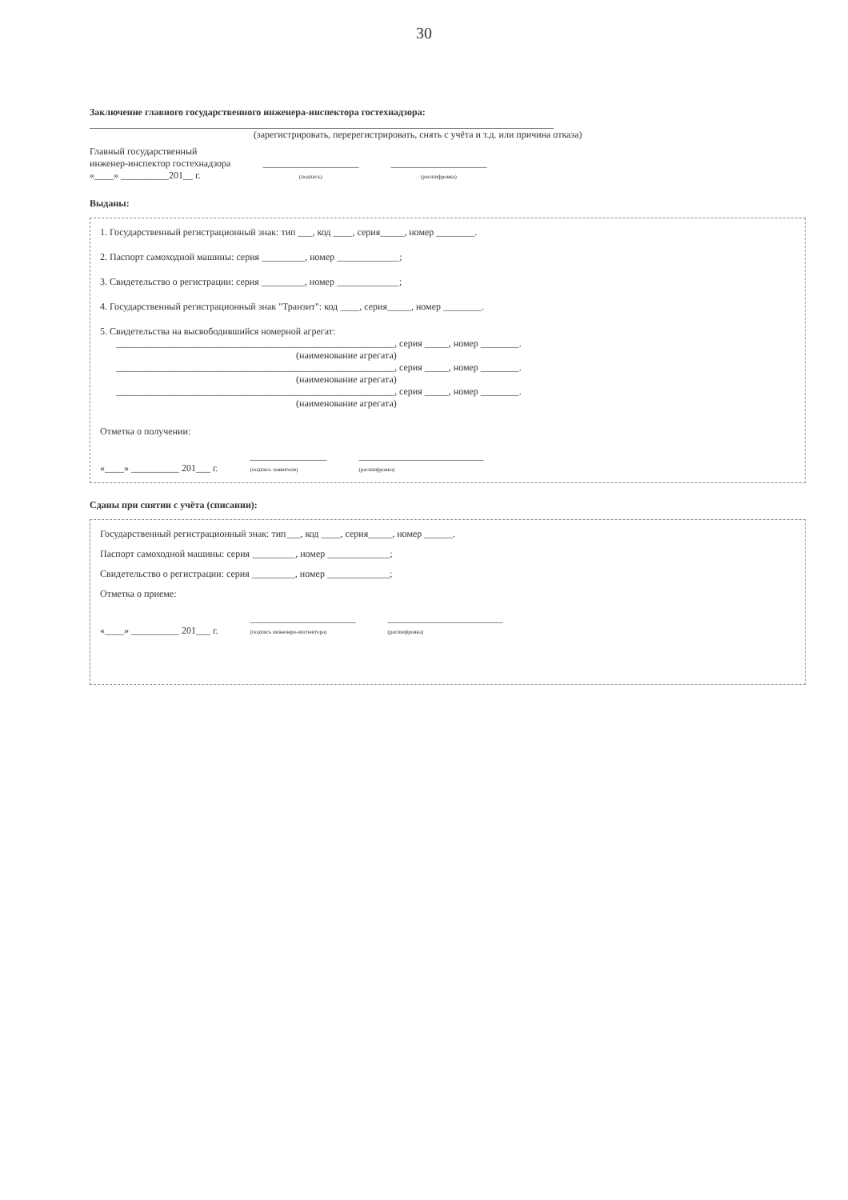30
Заключение главного государственного инженера-инспектора гостехнадзора:
(зарегистрировать, перерегистрировать, снять с учёта и т.д. или причина отказа)
Главный государственный
инженер-инспектор гостехнадзора
«____» __________201__ г.
____________________
(подпись)
____________________
(расшифровка)
Выданы:
1. Государственный регистрационный знак: тип ___, код ____, серия_____, номер ________.
2. Паспорт самоходной машины: серия _________, номер _____________;
3. Свидетельство о регистрации: серия _________, номер _____________;
4. Государственный регистрационный знак "Транзит": код ____, серия_____, номер ________.
5. Свидетельства на высвободившийся номерной агрегат:
__________________________________________________________, серия _____, номер ________.
(наименование агрегата)
__________________________________________________________, серия _____, номер ________.
(наименование агрегата)
__________________________________________________________, серия _____, номер ________.
(наименование агрегата)
Отметка о получении:
«____» __________ 201___ г.
________________
(подпись заявителя)
__________________________
(расшифровка)
Сданы при снятии с учёта (списании):
Государственный регистрационный знак: тип___, код ____, серия_____, номер ______.
Паспорт самоходной машины: серия _________, номер _____________;
Свидетельство о регистрации: серия _________, номер _____________;
Отметка о приеме:
«____» __________ 201___ г.
______________________
(подпись инженера-инспектора)
________________________
(расшифровка)